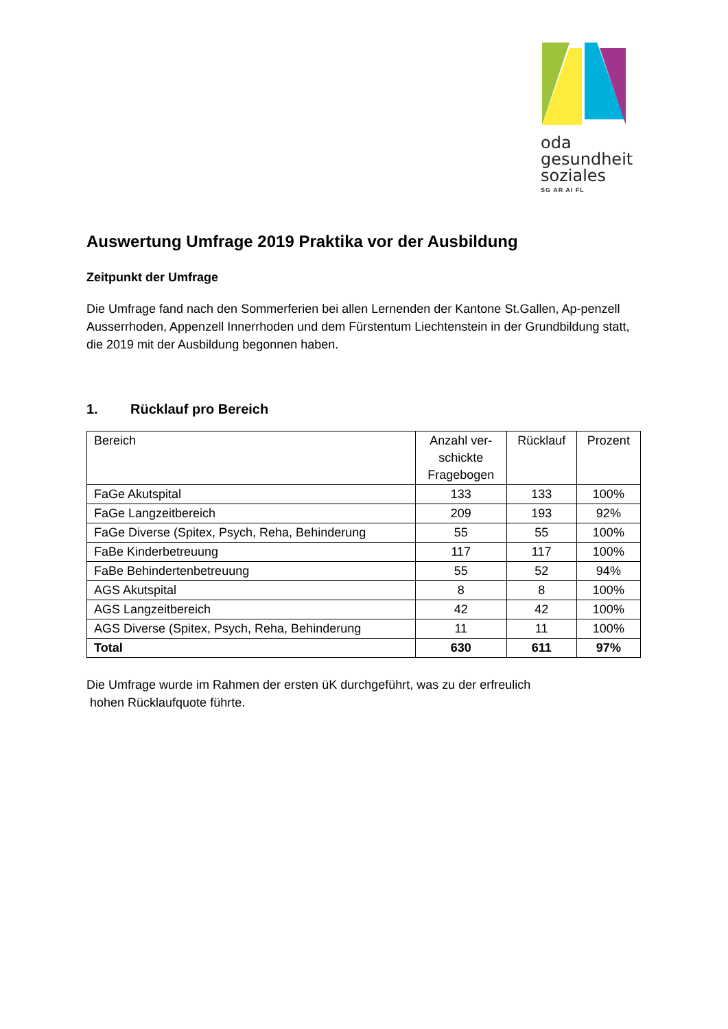oda
gesundheit
soziales
SG AR AI FL
Auswertung Umfrage 2019 Praktika vor der Ausbildung
Zeitpunkt der Umfrage
Die Umfrage fand nach den Sommerferien bei allen Lernenden der Kantone St.Gallen, Ap-penzell Ausserrhoden, Appenzell Innerrhoden und dem Fürstentum Liechtenstein in der Grundbildung statt, die 2019 mit der Ausbildung begonnen haben.
1. Rücklauf pro Bereich
| Bereich | Anzahl ver- schickte Fragebogen | Rücklauf | Prozent |
| --- | --- | --- | --- |
| FaGe Akutspital | 133 | 133 | 100% |
| FaGe Langzeitbereich | 209 | 193 | 92% |
| FaGe Diverse (Spitex, Psych, Reha, Behinderung | 55 | 55 | 100% |
| FaBe Kinderbetreuung | 117 | 117 | 100% |
| FaBe Behindertenbetreuung | 55 | 52 | 94% |
| AGS Akutspital | 8 | 8 | 100% |
| AGS Langzeitbereich | 42 | 42 | 100% |
| AGS Diverse (Spitex, Psych, Reha, Behinderung | 11 | 11 | 100% |
| Total | 630 | 611 | 97% |
Die Umfrage wurde im Rahmen der ersten üK durchgeführt, was zu der erfreulich
hohen Rücklaufquote führte.